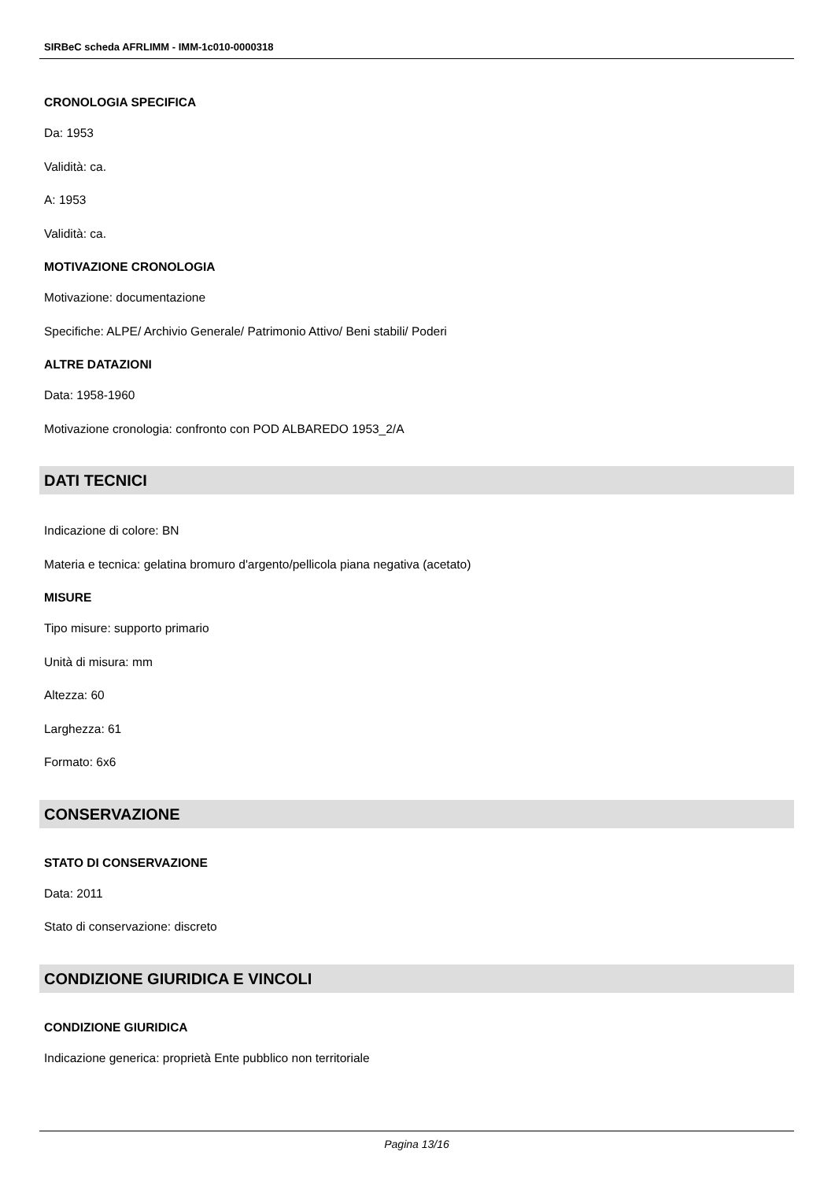SIRBeC scheda AFRLIMM - IMM-1c010-0000318
CRONOLOGIA SPECIFICA
Da: 1953
Validità: ca.
A: 1953
Validità: ca.
MOTIVAZIONE CRONOLOGIA
Motivazione: documentazione
Specifiche: ALPE/ Archivio Generale/ Patrimonio Attivo/ Beni stabili/ Poderi
ALTRE DATAZIONI
Data: 1958-1960
Motivazione cronologia: confronto con POD ALBAREDO 1953_2/A
DATI TECNICI
Indicazione di colore: BN
Materia e tecnica: gelatina bromuro d'argento/pellicola piana negativa (acetato)
MISURE
Tipo misure: supporto primario
Unità di misura: mm
Altezza: 60
Larghezza: 61
Formato: 6x6
CONSERVAZIONE
STATO DI CONSERVAZIONE
Data: 2011
Stato di conservazione: discreto
CONDIZIONE GIURIDICA E VINCOLI
CONDIZIONE GIURIDICA
Indicazione generica: proprietà Ente pubblico non territoriale
Pagina 13/16